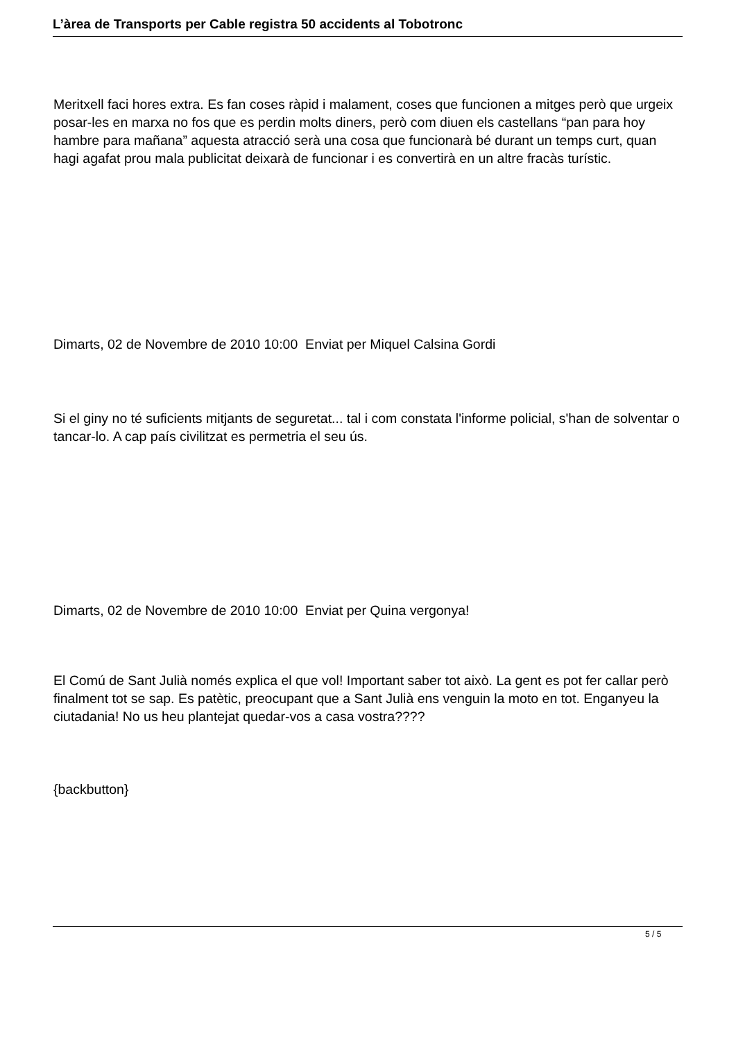L’àrea de Transports per Cable registra 50 accidents al Tobotronc
Meritxell faci hores extra. Es fan coses ràpid i malament, coses que funcionen a mitges però que urgeix posar-les en marxa no fos que es perdin molts diners, però com diuen els castellans “pan para hoy hambre para mañana” aquesta atracció serà una cosa que funcionarà bé durant un temps curt, quan hagi agafat prou mala publicitat deixarà de funcionar i es convertirà en un altre fracàs turístic.
Dimarts, 02 de Novembre de 2010 10:00 Enviat per Miquel Calsina Gordi
Si el giny no té suficients mitjants de seguretat... tal i com constata l'informe policial, s'han de solventar o tancar-lo. A cap país civilitzat es permetria el seu ús.
Dimarts, 02 de Novembre de 2010 10:00 Enviat per Quina vergonya!
El Comú de Sant Julià només explica el que vol! Important saber tot això. La gent es pot fer callar però finalment tot se sap. Es patètic, preocupant que a Sant Julià ens venguin la moto en tot. Enganyeu la ciutadania! No us heu plantejat quedar-vos a casa vostra????
{backbutton}
5 / 5